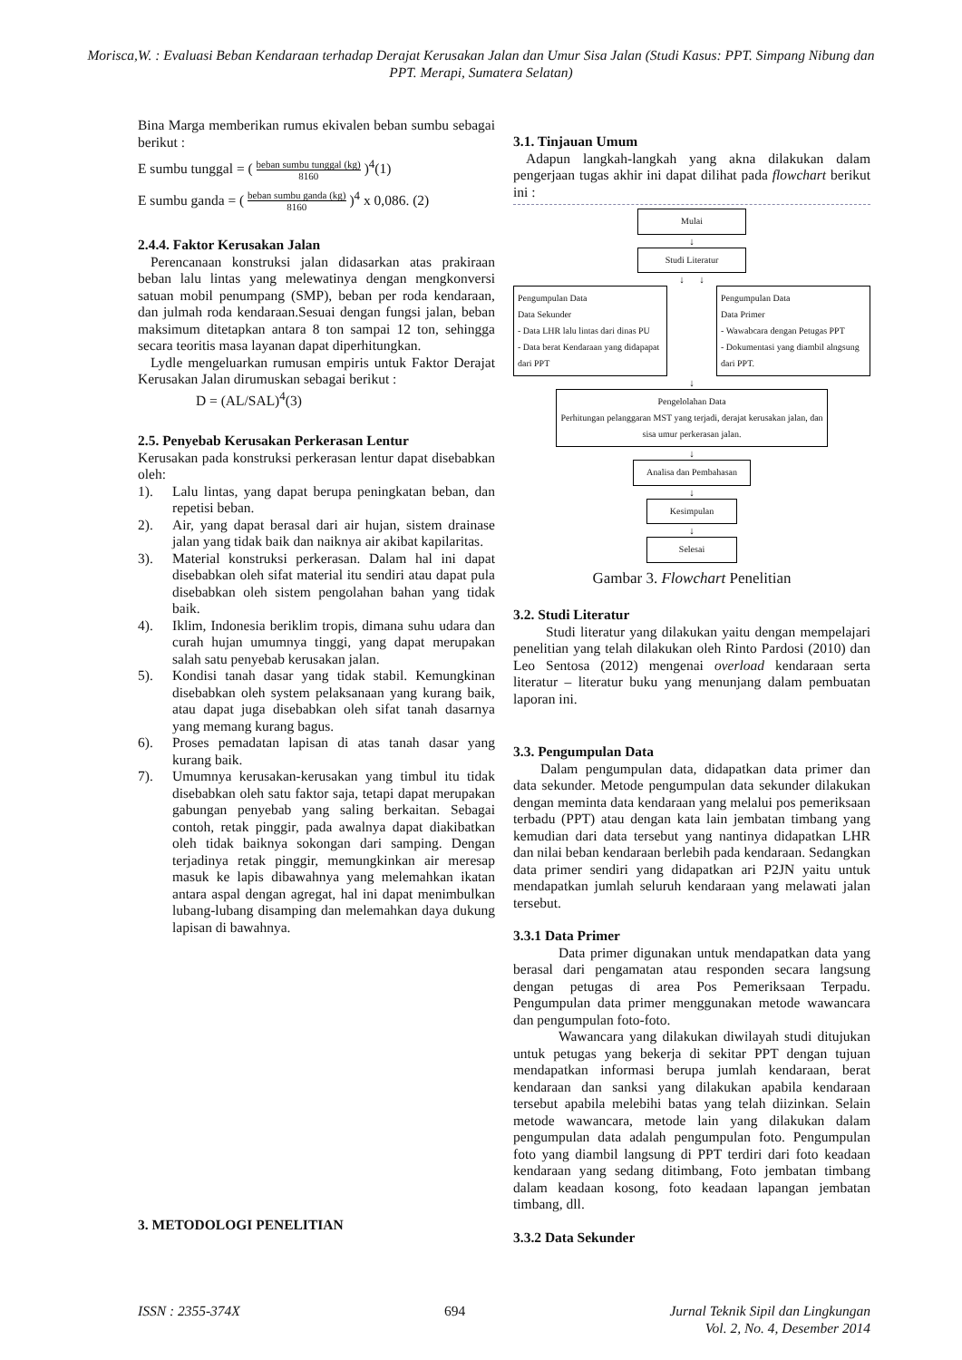Morisca,W. : Evaluasi Beban Kendaraan terhadap Derajat Kerusakan Jalan dan Umur Sisa Jalan (Studi Kasus: PPT. Simpang Nibung dan PPT. Merapi, Sumatera Selatan)
Bina Marga memberikan rumus ekivalen beban sumbu sebagai berikut :
E sumbu tunggal = ( beban sumbu tunggal (kg)
8160 )<sup>4</sup>(1)
E sumbu ganda = ( beban sumbu ganda (kg)
8160 )<sup>4</sup> x 0,086. (2)
2.4.4. Faktor Kerusakan Jalan
Perencanaan konstruksi jalan didasarkan atas prakiraan beban lalu lintas yang melewatinya dengan mengkonversi satuan mobil penumpang (SMP), beban per roda kendaraan, dan julmah roda kendaraan.Sesuai dengan fungsi jalan, beban maksimum ditetapkan antara 8 ton sampai 12 ton, sehingga secara teoritis masa layanan dapat diperhitungkan.
Lydle mengeluarkan rumusan empiris untuk Faktor Derajat Kerusakan Jalan dirumuskan sebagai berikut :
D = (AL/SAL)<sup>4</sup>(3)
2.5. Penyebab Kerusakan Perkerasan Lentur
Kerusakan pada konstruksi perkerasan lentur dapat disebabkan oleh:
1). Lalu lintas, yang dapat berupa peningkatan beban, dan repetisi beban.
2). Air, yang dapat berasal dari air hujan, sistem drainase jalan yang tidak baik dan naiknya air akibat kapilaritas.
3). Material konstruksi perkerasan. Dalam hal ini dapat disebabkan oleh sifat material itu sendiri atau dapat pula disebabkan oleh sistem pengolahan bahan yang tidak baik.
4). Iklim, Indonesia beriklim tropis, dimana suhu udara dan curah hujan umumnya tinggi, yang dapat merupakan salah satu penyebab kerusakan jalan.
5). Kondisi tanah dasar yang tidak stabil. Kemungkinan disebabkan oleh system pelaksanaan yang kurang baik, atau dapat juga disebabkan oleh sifat tanah dasarnya yang memang kurang bagus.
6). Proses pemadatan lapisan di atas tanah dasar yang kurang baik.
7). Umumnya kerusakan-kerusakan yang timbul itu tidak disebabkan oleh satu faktor saja, tetapi dapat merupakan gabungan penyebab yang saling berkaitan. Sebagai contoh, retak pinggir, pada awalnya dapat diakibatkan oleh tidak baiknya sokongan dari samping. Dengan terjadinya retak pinggir, memungkinkan air meresap masuk ke lapis dibawahnya yang melemahkan ikatan antara aspal dengan agregat, hal ini dapat menimbulkan lubang-lubang disamping dan melemahkan daya dukung lapisan di bawahnya.
3. METODOLOGI PENELITIAN
3.1. Tinjauan Umum
Adapun langkah-langkah yang akna dilakukan dalam pengerjaan tugas akhir ini dapat dilihat pada flowchart berikut ini :
Mulai
↓
Studi Literatur
↓ ↓
Pengumpulan Data
Data Sekunder
- Data LHR lalu lintas dari dinas PU
- Data berat Kendaraan yang didapapat dari PPT
Pengumpulan Data
Data Primer
- Wawabcara dengan Petugas PPT
- Dokumentasi yang diambil alngsung dari PPT.
↓
Pengelolahan Data
Perhitungan pelanggaran MST yang terjadi, derajat kerusakan jalan, dan sisa umur perkerasan jalan.
↓
Analisa dan Pembahasan
↓
Kesimpulan
↓
Selesai
Gambar 3. Flowchart Penelitian
3.2. Studi Literatur
Studi literatur yang dilakukan yaitu dengan mempelajari penelitian yang telah dilakukan oleh Rinto Pardosi (2010) dan Leo Sentosa (2012) mengenai overload kendaraan serta literatur – literatur buku yang menunjang dalam pembuatan laporan ini.
3.3. Pengumpulan Data
Dalam pengumpulan data, didapatkan data primer dan data sekunder. Metode pengumpulan data sekunder dilakukan dengan meminta data kendaraan yang melalui pos pemeriksaan terbadu (PPT) atau dengan kata lain jembatan timbang yang kemudian dari data tersebut yang nantinya didapatkan LHR dan nilai beban kendaraan berlebih pada kendaraan. Sedangkan data primer sendiri yang didapatkan ari P2JN yaitu untuk mendapatkan jumlah seluruh kendaraan yang melawati jalan tersebut.
3.3.1 Data Primer
Data primer digunakan untuk mendapatkan data yang berasal dari pengamatan atau responden secara langsung dengan petugas di area Pos Pemeriksaan Terpadu. Pengumpulan data primer menggunakan metode wawancara dan pengumpulan foto-foto.
Wawancara yang dilakukan diwilayah studi ditujukan untuk petugas yang bekerja di sekitar PPT dengan tujuan mendapatkan informasi berupa jumlah kendaraan, berat kendaraan dan sanksi yang dilakukan apabila kendaraan tersebut apabila melebihi batas yang telah diizinkan. Selain metode wawancara, metode lain yang dilakukan dalam pengumpulan data adalah pengumpulan foto. Pengumpulan foto yang diambil langsung di PPT terdiri dari foto keadaan kendaraan yang sedang ditimbang, Foto jembatan timbang dalam keadaan kosong, foto keadaan lapangan jembatan timbang, dll.
3.3.2 Data Sekunder
ISSN : 2355-374X 694 Jurnal Teknik Sipil dan Lingkungan
Vol. 2, No. 4, Desember 2014